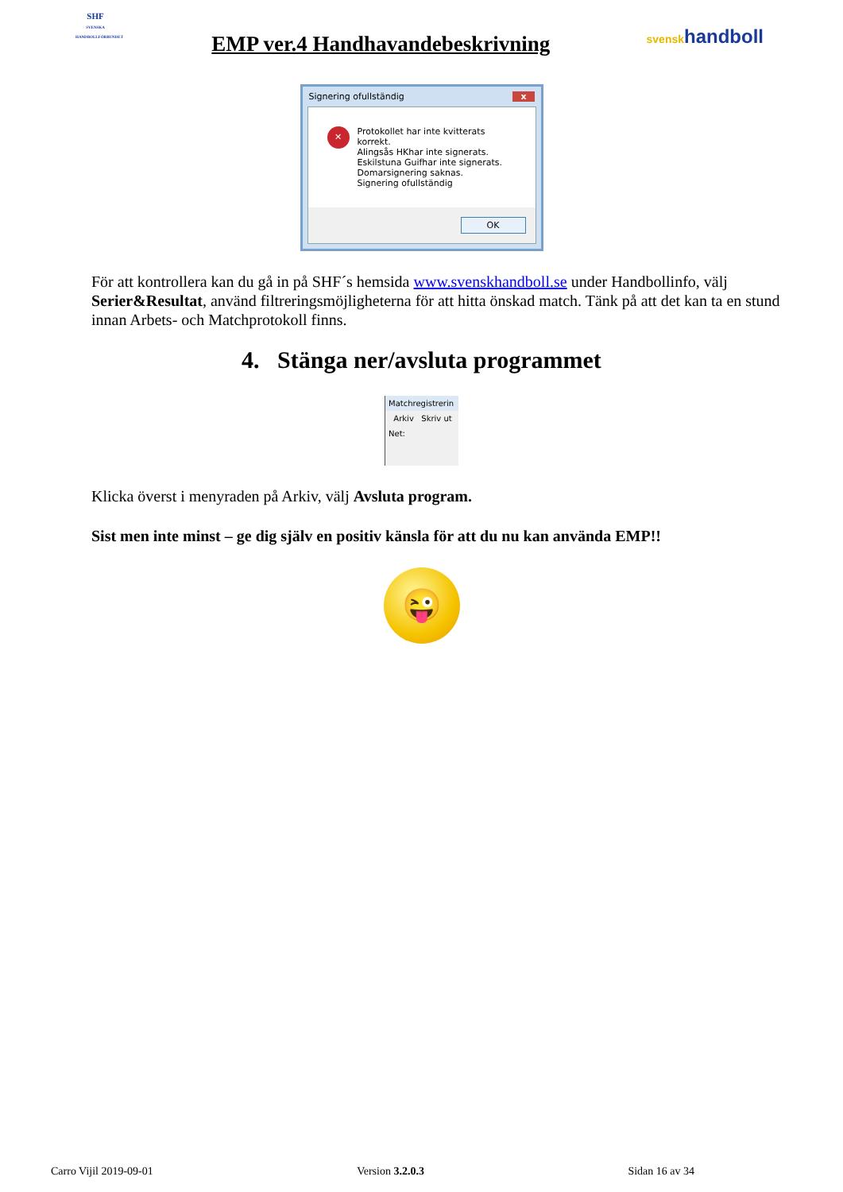SHF
SVENSKA HANDBOLLFÖRBUNDET
EMP ver.4 Handhavandebeskrivning
svenskhandboll
Signering ofullständig x
✕
Protokollet har inte kvitterats korrekt.
Alingsås HKhar inte signerats.
Eskilstuna Guifhar inte signerats.
Domarsignering saknas.
Signering ofullständig
OK
För att kontrollera kan du gå in på SHF´s hemsida www.svenskhandboll.se under Handbollinfo, välj Serier&Resultat, använd filtreringsmöjligheterna för att hitta önskad match. Tänk på att det kan ta en stund innan Arbets- och Matchprotokoll finns.
4. Stänga ner/avsluta programmet
Matchregistrerin
Arkiv Skriv ut
Net:
Klicka överst i menyraden på Arkiv, välj Avsluta program.
Sist men inte minst – ge dig själv en positiv känsla för att du nu kan använda EMP!!
😜
Carro Vijil 2019-09-01 Version 3.2.0.3 Sidan 16 av 34